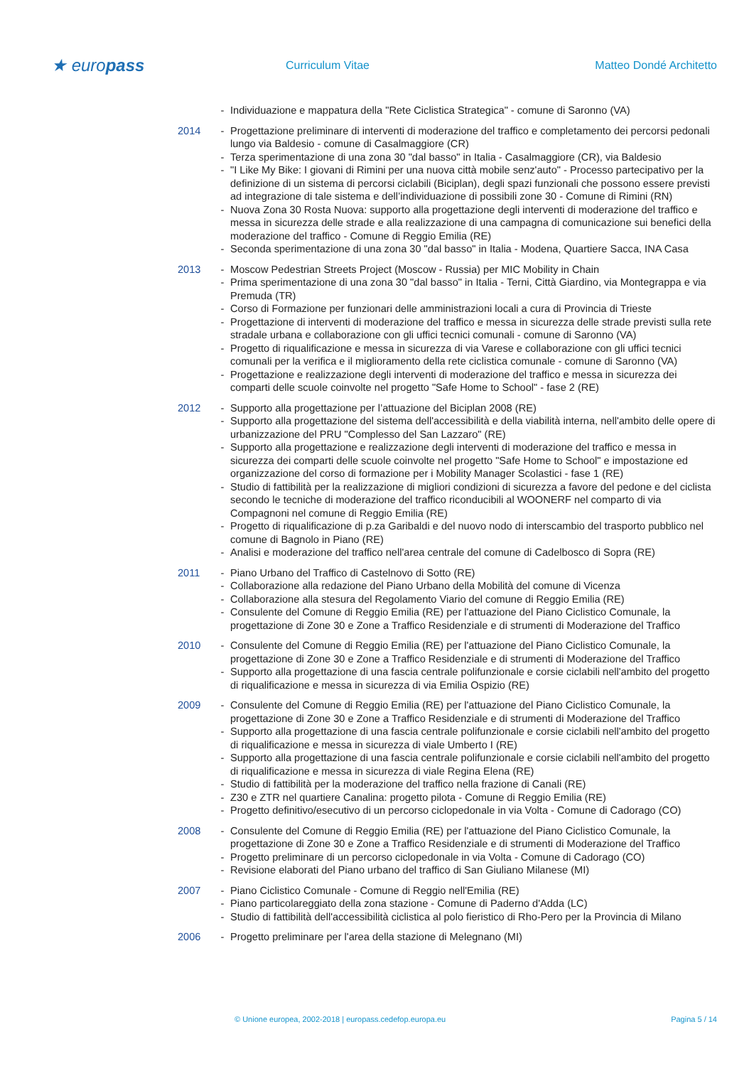★ europass
Curriculum Vitae Matteo Dondé Architetto
- Individuazione e mappatura della "Rete Ciclistica Strategica" - comune di Saronno (VA)
2014 - Progettazione preliminare di interventi di moderazione del traffico e completamento dei percorsi pedonali lungo via Baldesio - comune di Casalmaggiore (CR)
- Terza sperimentazione di una zona 30 "dal basso" in Italia - Casalmaggiore (CR), via Baldesio
- "I Like My Bike: I giovani di Rimini per una nuova città mobile senz'auto" - Processo partecipativo per la definizione di un sistema di percorsi ciclabili (Biciplan), degli spazi funzionali che possono essere previsti ad integrazione di tale sistema e dell’individuazione di possibili zone 30 - Comune di Rimini (RN)
- Nuova Zona 30 Rosta Nuova: supporto alla progettazione degli interventi di moderazione del traffico e messa in sicurezza delle strade e alla realizzazione di una campagna di comunicazione sui benefici della moderazione del traffico - Comune di Reggio Emilia (RE)
- Seconda sperimentazione di una zona 30 "dal basso" in Italia - Modena, Quartiere Sacca, INA Casa
2013 - Moscow Pedestrian Streets Project (Moscow - Russia) per MIC Mobility in Chain
- Prima sperimentazione di una zona 30 "dal basso" in Italia - Terni, Città Giardino, via Montegrappa e via Premuda (TR)
- Corso di Formazione per funzionari delle amministrazioni locali a cura di Provincia di Trieste
- Progettazione di interventi di moderazione del traffico e messa in sicurezza delle strade previsti sulla rete stradale urbana e collaborazione con gli uffici tecnici comunali - comune di Saronno (VA)
- Progetto di riqualificazione e messa in sicurezza di via Varese e collaborazione con gli uffici tecnici comunali per la verifica e il miglioramento della rete ciclistica comunale - comune di Saronno (VA)
- Progettazione e realizzazione degli interventi di moderazione del traffico e messa in sicurezza dei comparti delle scuole coinvolte nel progetto "Safe Home to School" - fase 2 (RE)
2012 - Supporto alla progettazione per l’attuazione del Biciplan 2008 (RE)
- Supporto alla progettazione del sistema dell'accessibilità e della viabilità interna, nell'ambito delle opere di urbanizzazione del PRU "Complesso del San Lazzaro" (RE)
- Supporto alla progettazione e realizzazione degli interventi di moderazione del traffico e messa in sicurezza dei comparti delle scuole coinvolte nel progetto "Safe Home to School" e impostazione ed organizzazione del corso di formazione per i Mobility Manager Scolastici - fase 1 (RE)
- Studio di fattibilità per la realizzazione di migliori condizioni di sicurezza a favore del pedone e del ciclista secondo le tecniche di moderazione del traffico riconducibili al WOONERF nel comparto di via Compagnoni nel comune di Reggio Emilia (RE)
- Progetto di riqualificazione di p.za Garibaldi e del nuovo nodo di interscambio del trasporto pubblico nel comune di Bagnolo in Piano (RE)
- Analisi e moderazione del traffico nell'area centrale del comune di Cadelbosco di Sopra (RE)
2011 - Piano Urbano del Traffico di Castelnovo di Sotto (RE)
- Collaborazione alla redazione del Piano Urbano della Mobilità del comune di Vicenza
- Collaborazione alla stesura del Regolamento Viario del comune di Reggio Emilia (RE)
- Consulente del Comune di Reggio Emilia (RE) per l'attuazione del Piano Ciclistico Comunale, la progettazione di Zone 30 e Zone a Traffico Residenziale e di strumenti di Moderazione del Traffico
2010 - Consulente del Comune di Reggio Emilia (RE) per l'attuazione del Piano Ciclistico Comunale, la progettazione di Zone 30 e Zone a Traffico Residenziale e di strumenti di Moderazione del Traffico
- Supporto alla progettazione di una fascia centrale polifunzionale e corsie ciclabili nell'ambito del progetto di riqualificazione e messa in sicurezza di via Emilia Ospizio (RE)
2009 - Consulente del Comune di Reggio Emilia (RE) per l'attuazione del Piano Ciclistico Comunale, la progettazione di Zone 30 e Zone a Traffico Residenziale e di strumenti di Moderazione del Traffico
- Supporto alla progettazione di una fascia centrale polifunzionale e corsie ciclabili nell'ambito del progetto di riqualificazione e messa in sicurezza di viale Umberto I (RE)
- Supporto alla progettazione di una fascia centrale polifunzionale e corsie ciclabili nell'ambito del progetto di riqualificazione e messa in sicurezza di viale Regina Elena (RE)
- Studio di fattibilità per la moderazione del traffico nella frazione di Canali (RE)
- Z30 e ZTR nel quartiere Canalina: progetto pilota - Comune di Reggio Emilia (RE)
- Progetto definitivo/esecutivo di un percorso ciclopedonale in via Volta - Comune di Cadorago (CO)
2008 - Consulente del Comune di Reggio Emilia (RE) per l'attuazione del Piano Ciclistico Comunale, la progettazione di Zone 30 e Zone a Traffico Residenziale e di strumenti di Moderazione del Traffico
- Progetto preliminare di un percorso ciclopedonale in via Volta - Comune di Cadorago (CO)
- Revisione elaborati del Piano urbano del traffico di San Giuliano Milanese (MI)
2007 - Piano Ciclistico Comunale - Comune di Reggio nell'Emilia (RE)
- Piano particolareggiato della zona stazione - Comune di Paderno d'Adda (LC)
- Studio di fattibilità dell'accessibilità ciclistica al polo fieristico di Rho-Pero per la Provincia di Milano
2006 - Progetto preliminare per l'area della stazione di Melegnano (MI)
© Unione europea, 2002-2018 | europass.cedefop.europa.eu Pagina 5 / 14